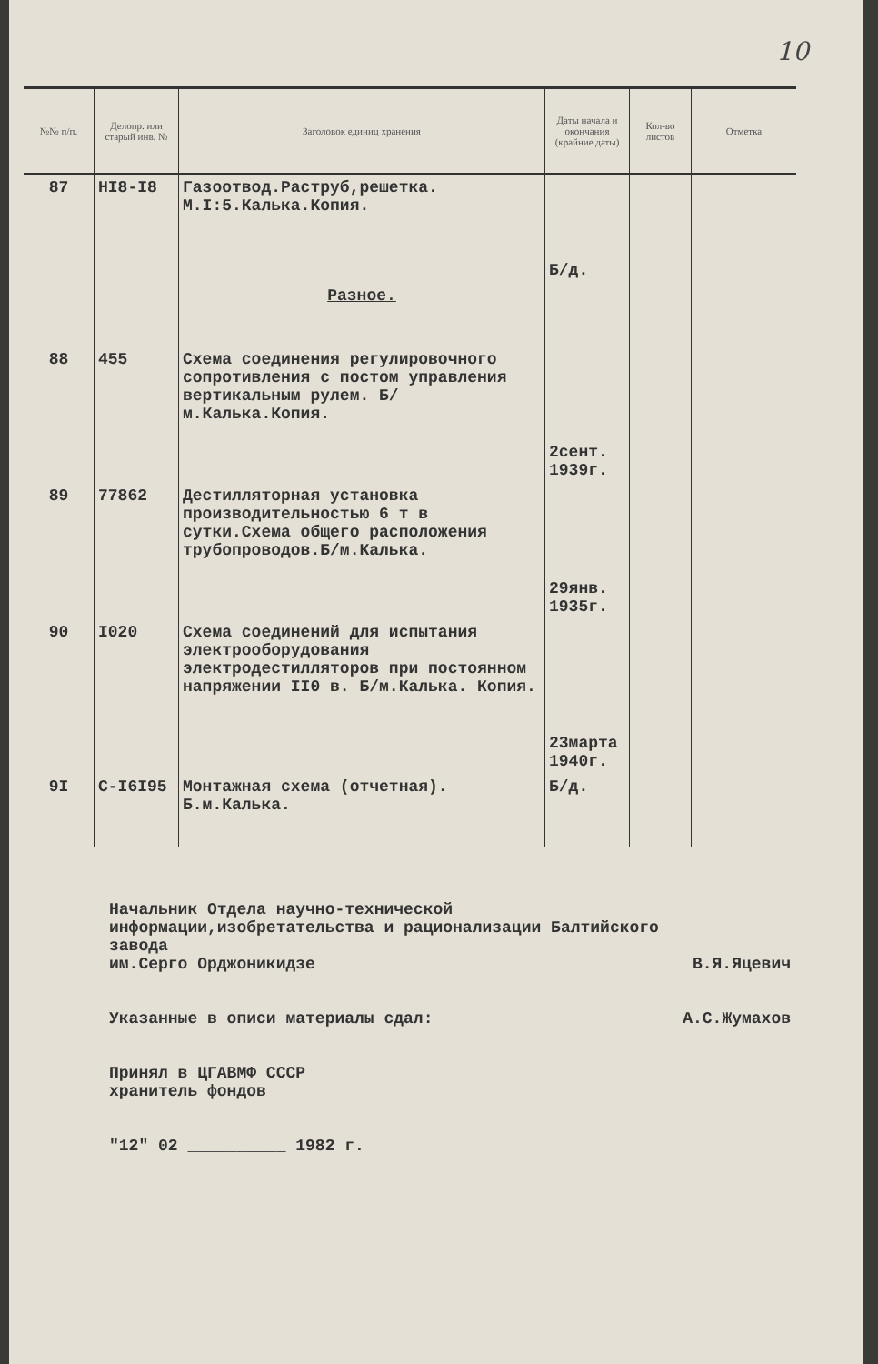10
| №№ п/п. | Делопр. или старый инв. № | Заголовок единиц хранения | Даты начала и окончания (крайние даты) | Кол-во листов | Отметка |
| --- | --- | --- | --- | --- | --- |
| 87 | НI8-I8 | Газоотвод.Раструб,решетка. М.I:5.Калька.Копия. | Б/д. | | |
| | | Разное. | | | |
| 88 | 455 | Схема соединения регулировочного сопротивления с постом управления вертикальным рулем. Б/м.Калька.Копия. | 2сент. 1939г. | | |
| 89 | 77862 | Дестилляторная установка производительностью 6 т в сутки.Схема общего расположения трубопроводов.Б/м.Калька. | 29янв. 1935г. | | |
| 90 | I020 | Схема соединений для испытания электрооборудования электродестилляторов при постоянном напряжении II0 в. Б/м.Калька. Копия. | 23марта 1940г. | | |
| 9I | С-I6I95 | Монтажная схема (отчетная). Б.м.Калька. | Б/д. | | |
Начальник Отдела научно-технической
информации,изобретательства и рационализации Балтийского завода
им.Серго Орджоникидзе В.Я.Яцевич
Указанные в описи материалы сдал: А.С.Жумахов
Принял в ЦГАВМФ СССР
хранитель фондов
"12" 02 __________ 1982 г.